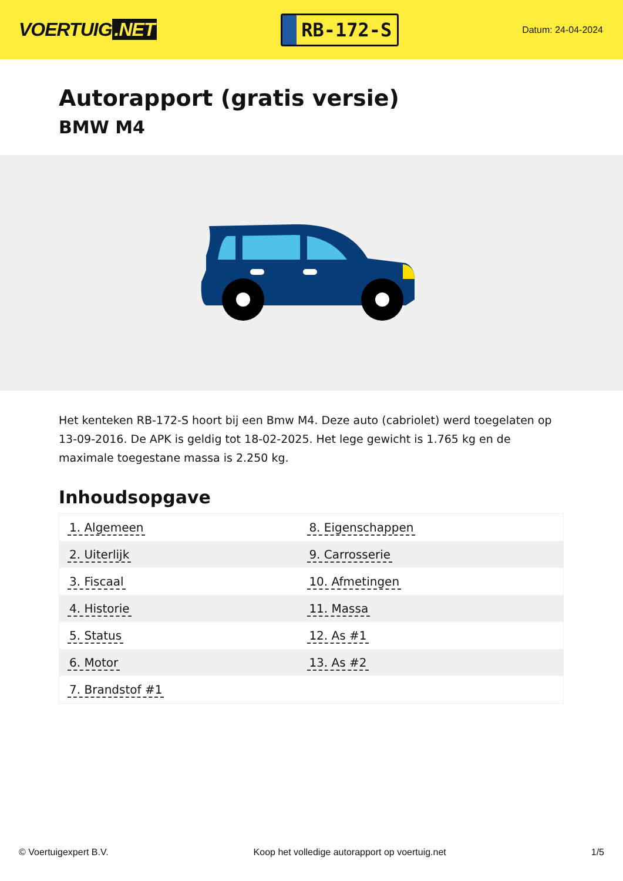VOERTUIG.NET
RB-172-S
Datum: 24-04-2024
Autorapport (gratis versie)
BMW M4
Het kenteken RB-172-S hoort bij een Bmw M4. Deze auto (cabriolet) werd toegelaten op 13-09-2016. De APK is geldig tot 18-02-2025. Het lege gewicht is 1.765 kg en de maximale toegestane massa is 2.250 kg.
Inhoudsopgave
| 1. Algemeen | 8. Eigenschappen |
| 2. Uiterlijk | 9. Carrosserie |
| 3. Fiscaal | 10. Afmetingen |
| 4. Historie | 11. Massa |
| 5. Status | 12. As #1 |
| 6. Motor | 13. As #2 |
| 7. Brandstof #1 | |
© Voertuigexpert B.V. Koop het volledige autorapport op voertuig.net
1/5